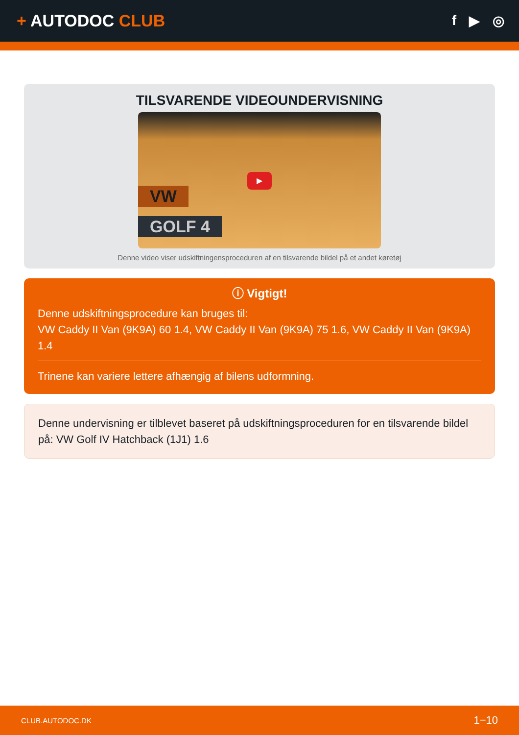+ AUTODOC CLUB
f ▶ ◎
TILSVARENDE VIDEOUNDERVISNING
VW
GOLF 4
▶
Denne video viser udskiftningensproceduren af en tilsvarende bildel på et andet køretøj
ⓘ Vigtigt!
Denne udskiftningsprocedure kan bruges til:
VW Caddy II Van (9K9A) 60 1.4, VW Caddy II Van (9K9A) 75 1.6, VW Caddy II Van (9K9A) 1.4
Trinene kan variere lettere afhængig af bilens udformning.
Denne undervisning er tilblevet baseret på udskiftningsproceduren for en tilsvarende bildel på: VW Golf IV Hatchback (1J1) 1.6
CLUB.AUTODOC.DK 1−10